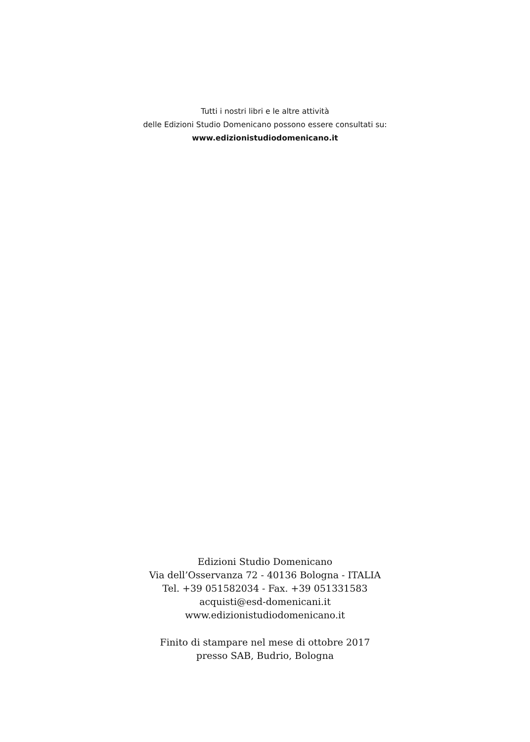Tutti i nostri libri e le altre attività
delle Edizioni Studio Domenicano possono essere consultati su:
www.edizionistudiodomenicano.it
Edizioni Studio Domenicano
Via dell’Osservanza 72 - 40136 Bologna - ITALIA
Tel. +39 051582034 - Fax. +39 051331583
acquisti@esd-domenicani.it
www.edizionistudiodomenicano.it
Finito di stampare nel mese di ottobre 2017
presso SAB, Budrio, Bologna